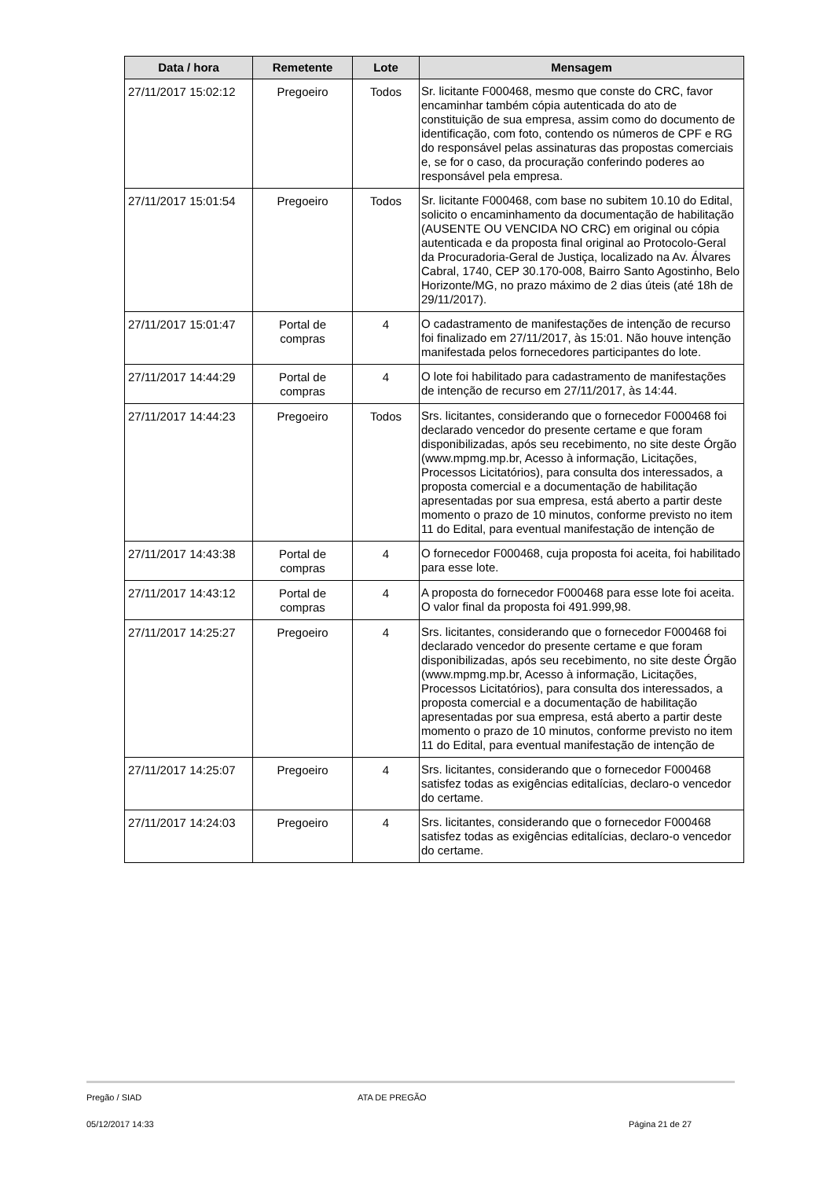| Data / hora | Remetente | Lote | Mensagem |
| --- | --- | --- | --- |
| 27/11/2017 15:02:12 | Pregoeiro | Todos | Sr. licitante F000468, mesmo que conste do CRC, favor encaminhar também cópia autenticada do ato de constituição de sua empresa, assim como do documento de identificação, com foto, contendo os números de CPF e RG do responsável pelas assinaturas das propostas comerciais e, se for o caso, da procuração conferindo poderes ao responsável pela empresa. |
| 27/11/2017 15:01:54 | Pregoeiro | Todos | Sr. licitante F000468, com base no subitem 10.10 do Edital, solicito o encaminhamento da documentação de habilitação (AUSENTE OU VENCIDA NO CRC) em original ou cópia autenticada e da proposta final original ao Protocolo-Geral da Procuradoria-Geral de Justiça, localizado na Av. Álvares Cabral, 1740, CEP 30.170-008, Bairro Santo Agostinho, Belo Horizonte/MG, no prazo máximo de 2 dias úteis (até 18h de 29/11/2017). |
| 27/11/2017 15:01:47 | Portal de compras | 4 | O cadastramento de manifestações de intenção de recurso foi finalizado em 27/11/2017, às 15:01. Não houve intenção manifestada pelos fornecedores participantes do lote. |
| 27/11/2017 14:44:29 | Portal de compras | 4 | O lote foi habilitado para cadastramento de manifestações de intenção de recurso em 27/11/2017, às 14:44. |
| 27/11/2017 14:44:23 | Pregoeiro | Todos | Srs. licitantes, considerando que o fornecedor F000468 foi declarado vencedor do presente certame e que foram disponibilizadas, após seu recebimento, no site deste Órgão (www.mpmg.mp.br, Acesso à informação, Licitações, Processos Licitatórios), para consulta dos interessados, a proposta comercial e a documentação de habilitação apresentadas por sua empresa, está aberto a partir deste momento o prazo de 10 minutos, conforme previsto no item 11 do Edital, para eventual manifestação de intenção de |
| 27/11/2017 14:43:38 | Portal de compras | 4 | O fornecedor F000468, cuja proposta foi aceita, foi habilitado para esse lote. |
| 27/11/2017 14:43:12 | Portal de compras | 4 | A proposta do fornecedor F000468 para esse lote foi aceita. O valor final da proposta foi 491.999,98. |
| 27/11/2017 14:25:27 | Pregoeiro | 4 | Srs. licitantes, considerando que o fornecedor F000468 foi declarado vencedor do presente certame e que foram disponibilizadas, após seu recebimento, no site deste Órgão (www.mpmg.mp.br, Acesso à informação, Licitações, Processos Licitatórios), para consulta dos interessados, a proposta comercial e a documentação de habilitação apresentadas por sua empresa, está aberto a partir deste momento o prazo de 10 minutos, conforme previsto no item 11 do Edital, para eventual manifestação de intenção de |
| 27/11/2017 14:25:07 | Pregoeiro | 4 | Srs. licitantes, considerando que o fornecedor F000468 satisfez todas as exigências editalícias, declaro-o vencedor do certame. |
| 27/11/2017 14:24:03 | Pregoeiro | 4 | Srs. licitantes, considerando que o fornecedor F000468 satisfez todas as exigências editalícias, declaro-o vencedor do certame. |
Pregão / SIAD ATA DE PREGÃO
05/12/2017 14:33 Página 21 de 27